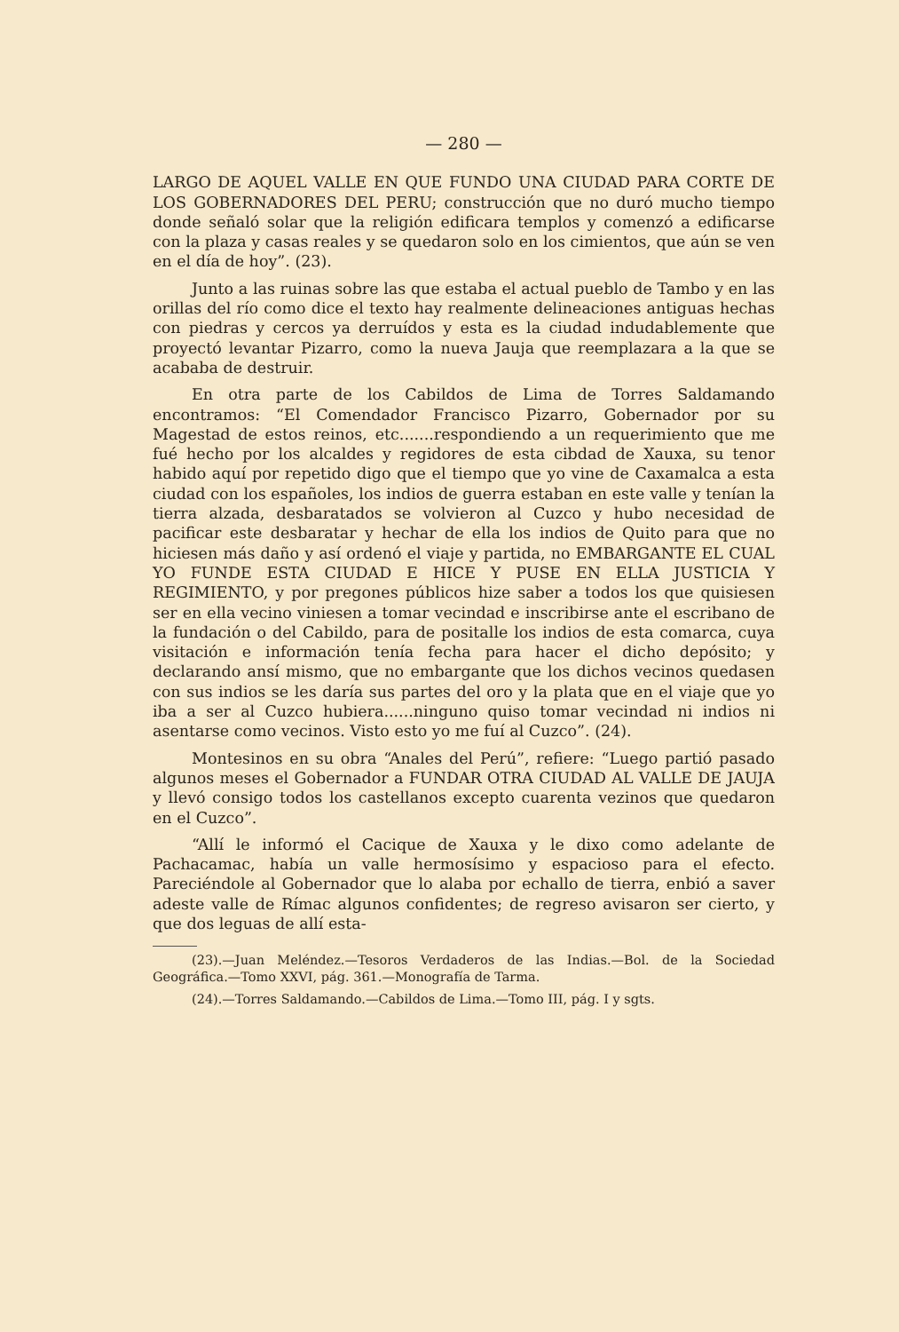— 280 —
LARGO DE AQUEL VALLE EN QUE FUNDO UNA CIUDAD PARA CORTE DE LOS GOBERNADORES DEL PERU; construcción que no duró mucho tiempo donde señaló solar que la religión edificara templos y comenzó a edificarse con la plaza y casas reales y se quedaron solo en los cimientos, que aún se ven en el día de hoy”. (23).
Junto a las ruinas sobre las que estaba el actual pueblo de Tambo y en las orillas del río como dice el texto hay realmente delineaciones antiguas hechas con piedras y cercos ya derruídos y esta es la ciudad indudablemente que proyectó levantar Pizarro, como la nueva Jauja que reemplazara a la que se acababa de destruir.
En otra parte de los Cabildos de Lima de Torres Saldamando encontramos: “El Comendador Francisco Pizarro, Gobernador por su Magestad de estos reinos, etc.......respondiendo a un requerimiento que me fué hecho por los alcaldes y regidores de esta cibdad de Xauxa, su tenor habido aquí por repetido digo que el tiempo que yo vine de Caxamalca a esta ciudad con los españoles, los indios de guerra estaban en este valle y tenían la tierra alzada, desbaratados se volvieron al Cuzco y hubo necesidad de pacificar este desbaratar y hechar de ella los indios de Quito para que no hiciesen más daño y así ordenó el viaje y partida, no EMBARGANTE EL CUAL YO FUNDE ESTA CIUDAD E HICE Y PUSE EN ELLA JUSTICIA Y REGIMIENTO, y por pregones públicos hize saber a todos los que quisiesen ser en ella vecino viniesen a tomar vecindad e inscribirse ante el escribano de la fundación o del Cabildo, para de positalle los indios de esta comarca, cuya visitación e información tenía fecha para hacer el dicho depósito; y declarando ansí mismo, que no embargante que los dichos vecinos quedasen con sus indios se les daría sus partes del oro y la plata que en el viaje que yo iba a ser al Cuzco hubiera......ninguno quiso tomar vecindad ni indios ni asentarse como vecinos. Visto esto yo me fuí al Cuzco”. (24).
Montesinos en su obra “Anales del Perú”, refiere: “Luego partió pasado algunos meses el Gobernador a FUNDAR OTRA CIUDAD AL VALLE DE JAUJA y llevó consigo todos los castellanos excepto cuarenta vezinos que quedaron en el Cuzco”.
“Allí le informó el Cacique de Xauxa y le dixo como adelante de Pachacamac, había un valle hermosísimo y espacioso para el efecto. Pareciéndole al Gobernador que lo alaba por echallo de tierra, enbió a saver adeste valle de Rímac algunos confidentes; de regreso avisaron ser cierto, y que dos leguas de allí esta-
(23).—Juan Meléndez.—Tesoros Verdaderos de las Indias.—Bol. de la Sociedad Geográfica.—Tomo XXVI, pág. 361.—Monografía de Tarma.
(24).—Torres Saldamando.—Cabildos de Lima.—Tomo III, pág. I y sgts.